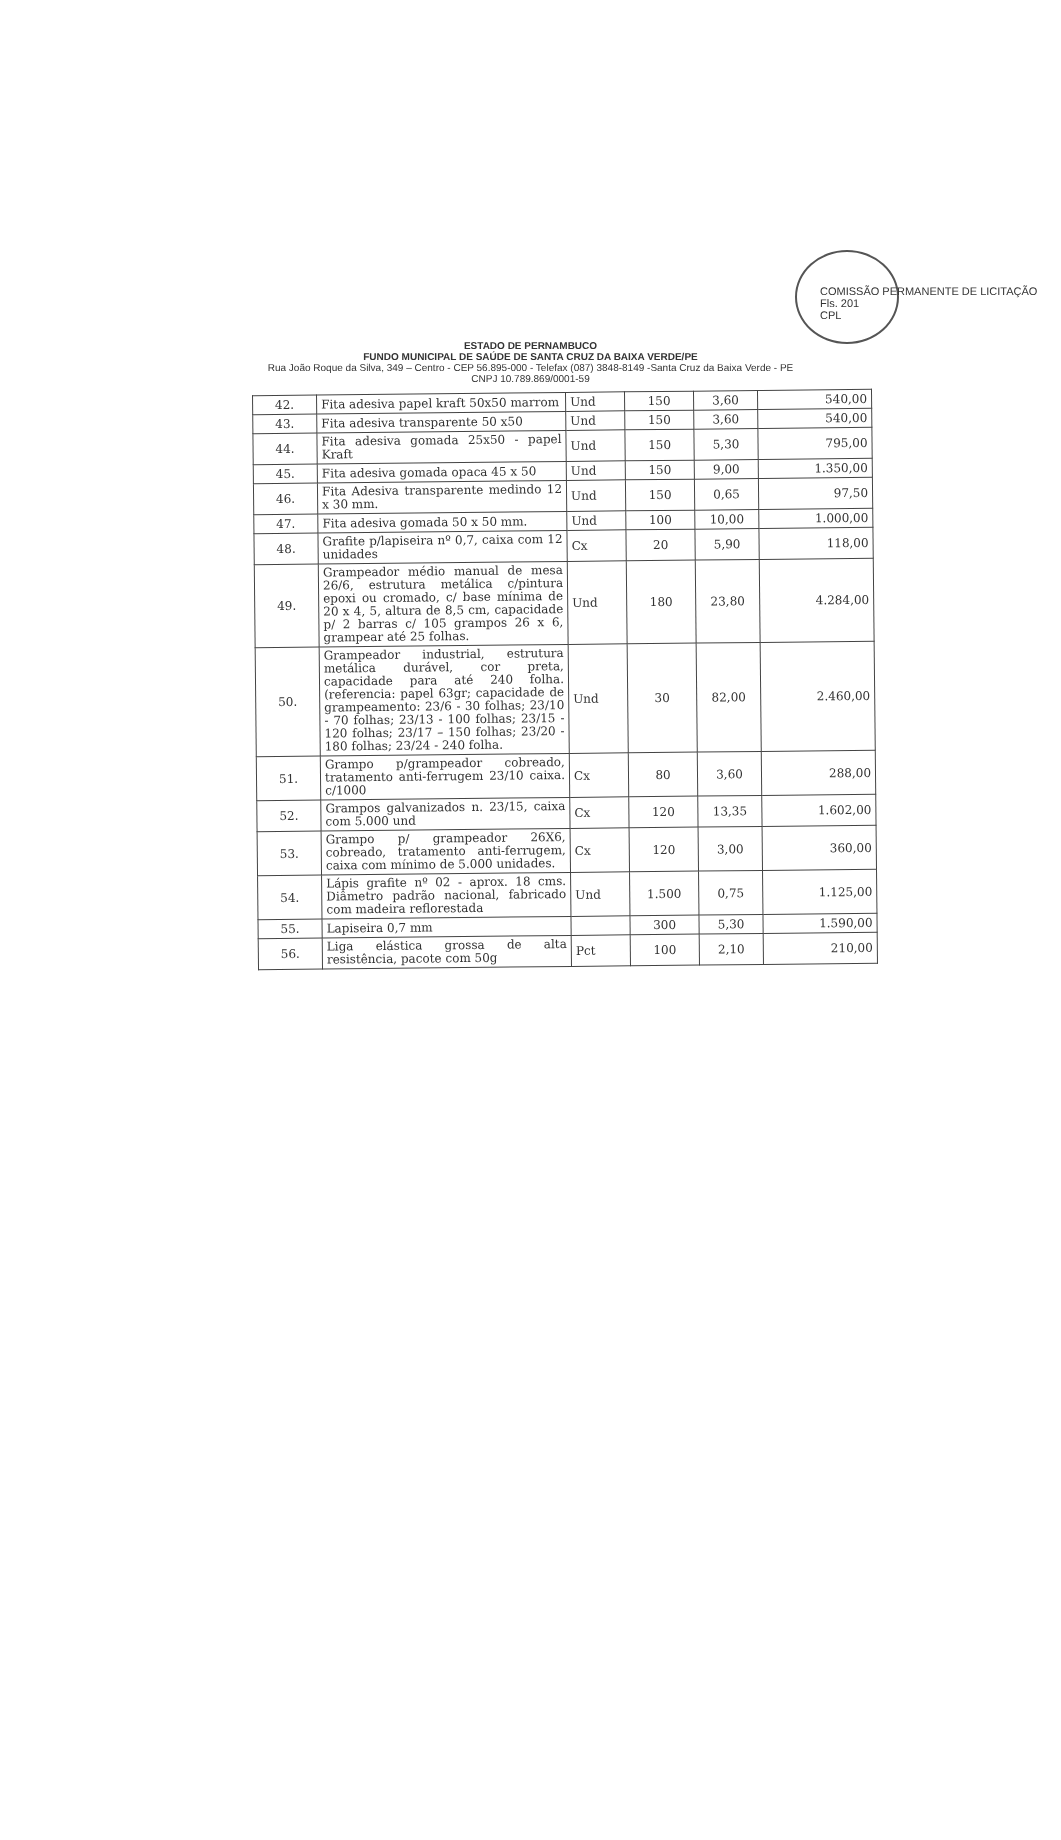COMISSÃO PERMANENTE DE LICITAÇÃO
Fls. 201
CPL
ESTADO DE PERNAMBUCO
FUNDO MUNICIPAL DE SAÚDE DE SANTA CRUZ DA BAIXA VERDE/PE
Rua João Roque da Silva, 349 – Centro - CEP 56.895-000 - Telefax (087) 3848-8149 -Santa Cruz da Baixa Verde - PE
CNPJ 10.789.869/0001-59
| 42. | Fita adesiva papel kraft 50x50 marrom | Und | 150 | 3,60 | 540,00 |
| 43. | Fita adesiva transparente 50 x50 | Und | 150 | 3,60 | 540,00 |
| 44. | Fita adesiva gomada 25x50 - papel Kraft | Und | 150 | 5,30 | 795,00 |
| 45. | Fita adesiva gomada opaca 45 x 50 | Und | 150 | 9,00 | 1.350,00 |
| 46. | Fita Adesiva transparente medindo 12 x 30 mm. | Und | 150 | 0,65 | 97,50 |
| 47. | Fita adesiva gomada 50 x 50 mm. | Und | 100 | 10,00 | 1.000,00 |
| 48. | Grafite p/lapiseira nº 0,7, caixa com 12 unidades | Cx | 20 | 5,90 | 118,00 |
| 49. | Grampeador médio manual de mesa 26/6, estrutura metálica c/pintura epoxi ou cromado, c/ base mínima de 20 x 4, 5, altura de 8,5 cm, capacidade p/ 2 barras c/ 105 grampos 26 x 6, grampear até 25 folhas. | Und | 180 | 23,80 | 4.284,00 |
| 50. | Grampeador industrial, estrutura metálica durável, cor preta, capacidade para até 240 folha. (referencia: papel 63gr; capacidade de grampeamento: 23/6 - 30 folhas; 23/10 - 70 folhas; 23/13 - 100 folhas; 23/15 - 120 folhas; 23/17 – 150 folhas; 23/20 - 180 folhas; 23/24 - 240 folha. | Und | 30 | 82,00 | 2.460,00 |
| 51. | Grampo p/grampeador cobreado, tratamento anti-ferrugem 23/10 caixa. c/1000 | Cx | 80 | 3,60 | 288,00 |
| 52. | Grampos galvanizados n. 23/15, caixa com 5.000 und | Cx | 120 | 13,35 | 1.602,00 |
| 53. | Grampo p/ grampeador 26X6, cobreado, tratamento anti-ferrugem, caixa com mínimo de 5.000 unidades. | Cx | 120 | 3,00 | 360,00 |
| 54. | Lápis grafite nº 02 - aprox. 18 cms. Diâmetro padrão nacional, fabricado com madeira reflorestada | Und | 1.500 | 0,75 | 1.125,00 |
| 55. | Lapiseira 0,7 mm | | 300 | 5,30 | 1.590,00 |
| 56. | Liga elástica grossa de alta resistência, pacote com 50g | Pct | 100 | 2,10 | 210,00 |